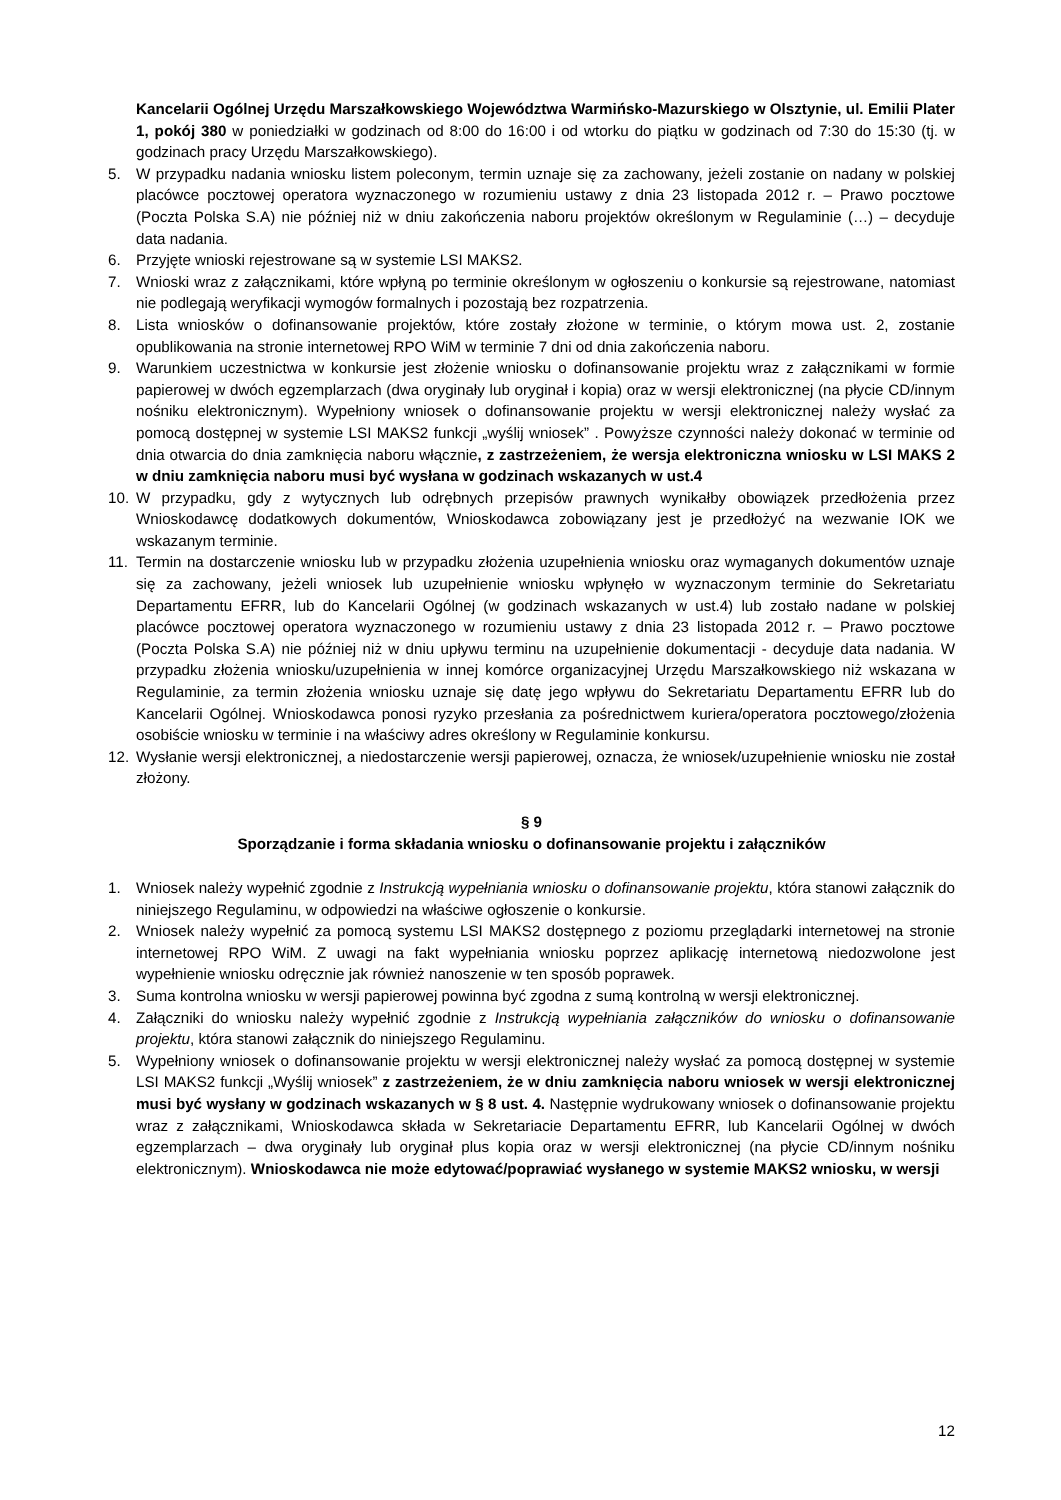Kancelarii Ogólnej Urzędu Marszałkowskiego Województwa Warmińsko-Mazurskiego w Olsztynie, ul. Emilii Plater 1, pokój 380 w poniedziałki w godzinach od 8:00 do 16:00 i od wtorku do piątku w godzinach od 7:30 do 15:30 (tj. w godzinach pracy Urzędu Marszałkowskiego).
5. W przypadku nadania wniosku listem poleconym, termin uznaje się za zachowany, jeżeli zostanie on nadany w polskiej placówce pocztowej operatora wyznaczonego w rozumieniu ustawy z dnia 23 listopada 2012 r. – Prawo pocztowe (Poczta Polska S.A) nie później niż w dniu zakończenia naboru projektów określonym w Regulaminie (…) – decyduje data nadania.
6. Przyjęte wnioski rejestrowane są w systemie LSI MAKS2.
7. Wnioski wraz z załącznikami, które wpłyną po terminie określonym w ogłoszeniu o konkursie są rejestrowane, natomiast nie podlegają weryfikacji wymogów formalnych i pozostają bez rozpatrzenia.
8. Lista wniosków o dofinansowanie projektów, które zostały złożone w terminie, o którym mowa ust. 2, zostanie opublikowania na stronie internetowej RPO WiM w terminie 7 dni od dnia zakończenia naboru.
9. Warunkiem uczestnictwa w konkursie jest złożenie wniosku o dofinansowanie projektu wraz z załącznikami w formie papierowej w dwóch egzemplarzach (dwa oryginały lub oryginał i kopia) oraz w wersji elektronicznej (na płycie CD/innym nośniku elektronicznym). Wypełniony wniosek o dofinansowanie projektu w wersji elektronicznej należy wysłać za pomocą dostępnej w systemie LSI MAKS2 funkcji „wyślij wniosek” . Powyższe czynności należy dokonać w terminie od dnia otwarcia do dnia zamknięcia naboru włącznie, z zastrzeżeniem, że wersja elektroniczna wniosku w LSI MAKS 2 w dniu zamknięcia naboru musi być wysłana w godzinach wskazanych w ust.4
10. W przypadku, gdy z wytycznych lub odrębnych przepisów prawnych wynikałby obowiązek przedłożenia przez Wnioskodawcę dodatkowych dokumentów, Wnioskodawca zobowiązany jest je przedłożyć na wezwanie IOK we wskazanym terminie.
11. Termin na dostarczenie wniosku lub w przypadku złożenia uzupełnienia wniosku oraz wymaganych dokumentów uznaje się za zachowany, jeżeli wniosek lub uzupełnienie wniosku wpłynęło w wyznaczonym terminie do Sekretariatu Departamentu EFRR, lub do Kancelarii Ogólnej (w godzinach wskazanych w ust.4) lub zostało nadane w polskiej placówce pocztowej operatora wyznaczonego w rozumieniu ustawy z dnia 23 listopada 2012 r. – Prawo pocztowe (Poczta Polska S.A) nie później niż w dniu upływu terminu na uzupełnienie dokumentacji - decyduje data nadania. W przypadku złożenia wniosku/uzupełnienia w innej komórce organizacyjnej Urzędu Marszałkowskiego niż wskazana w Regulaminie, za termin złożenia wniosku uznaje się datę jego wpływu do Sekretariatu Departamentu EFRR lub do Kancelarii Ogólnej. Wnioskodawca ponosi ryzyko przesłania za pośrednictwem kuriera/operatora pocztowego/złożenia osobiście wniosku w terminie i na właściwy adres określony w Regulaminie konkursu.
12. Wysłanie wersji elektronicznej, a niedostarczenie wersji papierowej, oznacza, że wniosek/uzupełnienie wniosku nie został złożony.
§ 9
Sporządzanie i forma składania wniosku o dofinansowanie projektu i załączników
1. Wniosek należy wypełnić zgodnie z Instrukcją wypełniania wniosku o dofinansowanie projektu, która stanowi załącznik do niniejszego Regulaminu, w odpowiedzi na właściwe ogłoszenie o konkursie.
2. Wniosek należy wypełnić za pomocą systemu LSI MAKS2 dostępnego z poziomu przeglądarki internetowej na stronie internetowej RPO WiM. Z uwagi na fakt wypełniania wniosku poprzez aplikację internetową niedozwolone jest wypełnienie wniosku odręcznie jak również nanoszenie w ten sposób poprawek.
3. Suma kontrolna wniosku w wersji papierowej powinna być zgodna z sumą kontrolną w wersji elektronicznej.
4. Załączniki do wniosku należy wypełnić zgodnie z Instrukcją wypełniania załączników do wniosku o dofinansowanie projektu, która stanowi załącznik do niniejszego Regulaminu.
5. Wypełniony wniosek o dofinansowanie projektu w wersji elektronicznej należy wysłać za pomocą dostępnej w systemie LSI MAKS2 funkcji „Wyślij wniosek” z zastrzeżeniem, że w dniu zamknięcia naboru wniosek w wersji elektronicznej musi być wysłany w godzinach wskazanych w § 8 ust. 4. Następnie wydrukowany wniosek o dofinansowanie projektu wraz z załącznikami, Wnioskodawca składa w Sekretariacie Departamentu EFRR, lub Kancelarii Ogólnej w dwóch egzemplarzach – dwa oryginały lub oryginał plus kopia oraz w wersji elektronicznej (na płycie CD/innym nośniku elektronicznym). Wnioskodawca nie może edytować/poprawiać wysłanego w systemie MAKS2 wniosku, w wersji
12